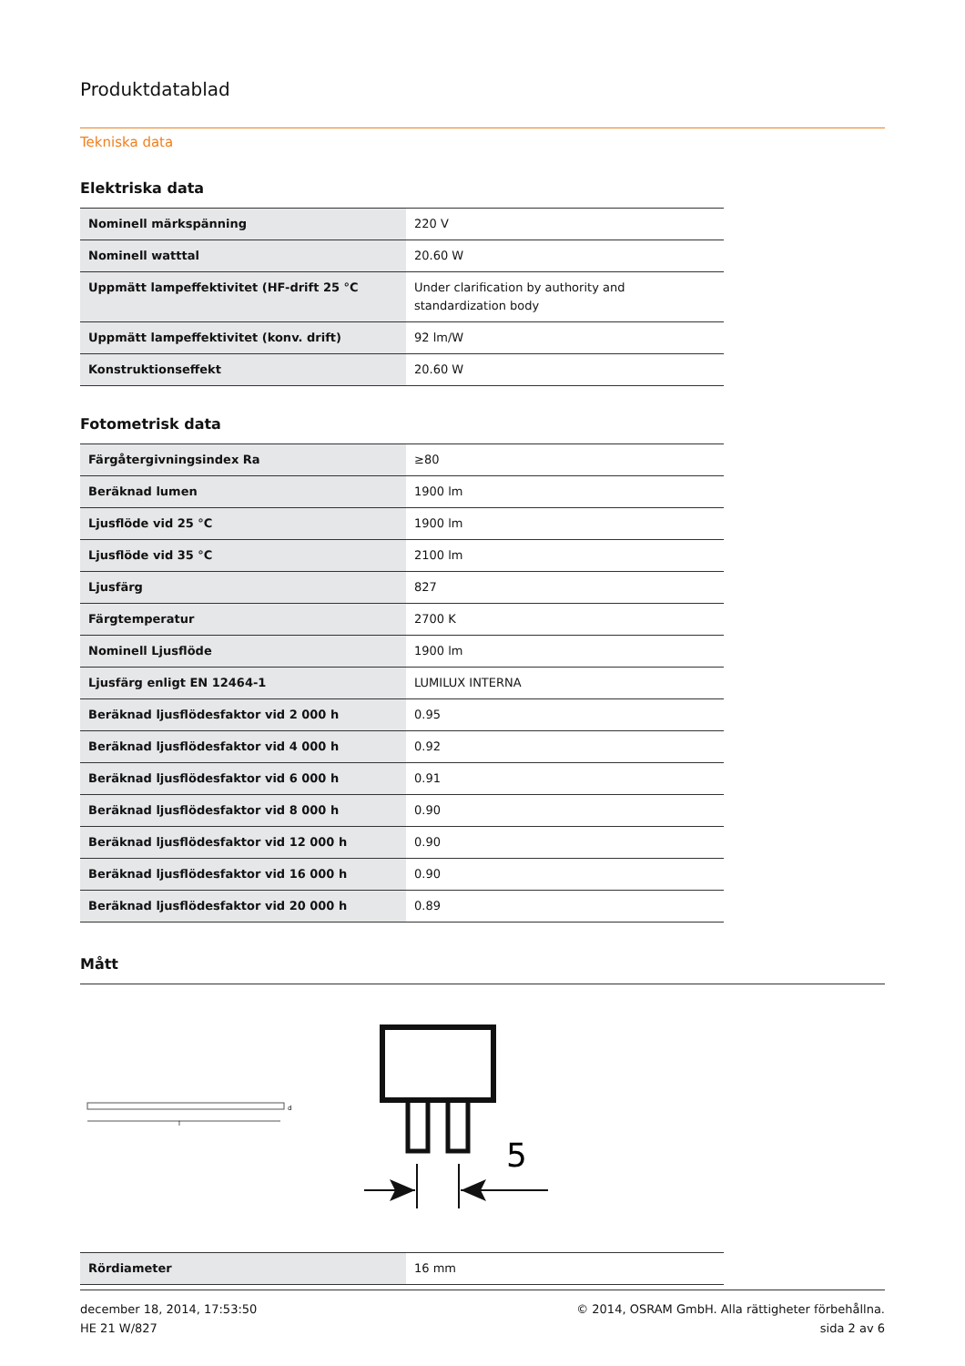Produktdatablad
Tekniska data
Elektriska data
| Nominell märkspänning | 220 V |
| Nominell watttal | 20.60 W |
| Uppmätt lampeffektivitet (HF-drift 25 °C | Under clarification by authority and standardization body |
| Uppmätt lampeffektivitet (konv. drift) | 92 lm/W |
| Konstruktionseffekt | 20.60 W |
Fotometrisk data
| Färgåtergivningsindex Ra | ≥80 |
| Beräknad lumen | 1900 lm |
| Ljusflöde vid 25 °C | 1900 lm |
| Ljusflöde vid 35 °C | 2100 lm |
| Ljusfärg | 827 |
| Färgtemperatur | 2700 K |
| Nominell Ljusflöde | 1900 lm |
| Ljusfärg enligt EN 12464-1 | LUMILUX INTERNA |
| Beräknad ljusflödesfaktor vid 2 000 h | 0.95 |
| Beräknad ljusflödesfaktor vid 4 000 h | 0.92 |
| Beräknad ljusflödesfaktor vid 6 000 h | 0.91 |
| Beräknad ljusflödesfaktor vid 8 000 h | 0.90 |
| Beräknad ljusflödesfaktor vid 12 000 h | 0.90 |
| Beräknad ljusflödesfaktor vid 16 000 h | 0.90 |
| Beräknad ljusflödesfaktor vid 20 000 h | 0.89 |
Mått
l
d
5
| Rördiameter | 16 mm |
december 18, 2014, 17:53:50
HE 21 W/827
© 2014, OSRAM GmbH. Alla rättigheter förbehållna.
sida 2 av 6